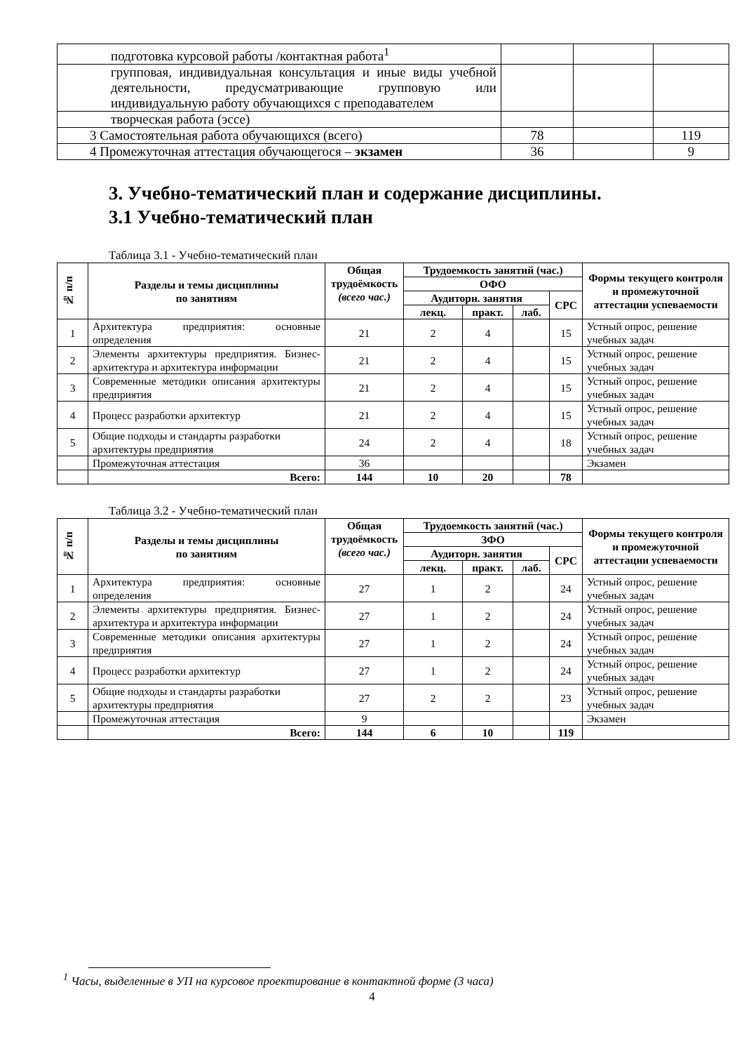| подготовка курсовой работы /контактная работа<sup>1</sup> | | | |
| групповая, индивидуальная консультация и иные виды учебной деятельности, предусматривающие групповую или индивидуальную работу обучающихся с преподавателем | | | |
| творческая работа (эссе) | | | |
| 3 Самостоятельная работа обучающихся (всего) | 78 | | 119 |
| 4 Промежуточная аттестация обучающегося – экзамен | 36 | | 9 |
3. Учебно-тематический план и содержание дисциплины.
3.1 Учебно-тематический план
Таблица 3.1 - Учебно-тематический план
| № п/п | Разделы и темы дисциплины по занятиям | Общая трудоёмкость (всего час.) | Трудоемкость занятий (час.) | | | | Формы текущего контроля и промежуточной аттестации успеваемости |
| --- | --- | --- | --- | --- | --- | --- | --- |
| | | | ОФО | | | | |
| | | | Аудиторн. занятия | | | СРС | |
| | | | лекц. | практ. | лаб. | | |
| 1 | Архитектура предприятия: основные определения | 21 | 2 | 4 | | 15 | Устный опрос, решение учебных задач |
| 2 | Элементы архитектуры предприятия. Бизнес-архитектура и архитектура информации | 21 | 2 | 4 | | 15 | Устный опрос, решение учебных задач |
| 3 | Современные методики описания архитектуры предприятия | 21 | 2 | 4 | | 15 | Устный опрос, решение учебных задач |
| 4 | Процесс разработки архитектур | 21 | 2 | 4 | | 15 | Устный опрос, решение учебных задач |
| 5 | Общие подходы и стандарты разработки архитектуры предприятия | 24 | 2 | 4 | | 18 | Устный опрос, решение учебных задач |
| | Промежуточная аттестация | 36 | | | | | Экзамен |
| | Всего: | 144 | 10 | 20 | | 78 | |
Таблица 3.2 - Учебно-тематический план
| № п/п | Разделы и темы дисциплины по занятиям | Общая трудоёмкость (всего час.) | Трудоемкость занятий (час.) | | | | Формы текущего контроля и промежуточной аттестации успеваемости |
| --- | --- | --- | --- | --- | --- | --- | --- |
| | | | ЗФО | | | | |
| | | | Аудиторн. занятия | | | СРС | |
| | | | лекц. | практ. | лаб. | | |
| 1 | Архитектура предприятия: основные определения | 27 | 1 | 2 | | 24 | Устный опрос, решение учебных задач |
| 2 | Элементы архитектуры предприятия. Бизнес-архитектура и архитектура информации | 27 | 1 | 2 | | 24 | Устный опрос, решение учебных задач |
| 3 | Современные методики описания архитектуры предприятия | 27 | 1 | 2 | | 24 | Устный опрос, решение учебных задач |
| 4 | Процесс разработки архитектур | 27 | 1 | 2 | | 24 | Устный опрос, решение учебных задач |
| 5 | Общие подходы и стандарты разработки архитектуры предприятия | 27 | 2 | 2 | | 23 | Устный опрос, решение учебных задач |
| | Промежуточная аттестация | 9 | | | | | Экзамен |
| | Всего: | 144 | 6 | 10 | | 119 | |
<sup>1</sup> Часы, выделенные в УП на курсовое проектирование в контактной форме (3 часа)
4